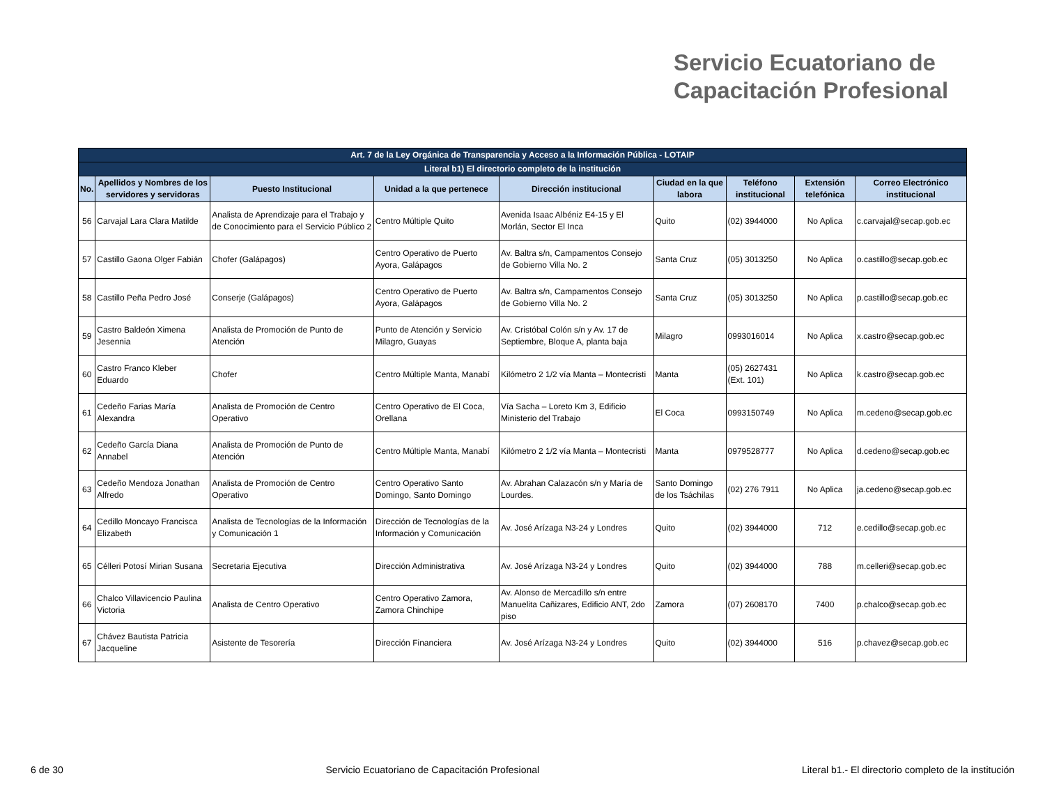Servicio Ecuatoriano de
Capacitación Profesional
| Art. 7 de la Ley Orgánica de Transparencia y Acceso a la Información Pública - LOTAIP | | | | | | | | |
| --- | --- | --- | --- | --- | --- | --- | --- | --- |
| Literal b1) El directorio completo de la institución | | | | | | | | |
| No. | Apellidos y Nombres de los servidores y servidoras | Puesto Institucional | Unidad a la que pertenece | Dirección institucional | Ciudad en la que labora | Teléfono institucional | Extensión telefónica | Correo Electrónico institucional |
| 56 | Carvajal Lara Clara Matilde | Analista de Aprendizaje para el Trabajo y de Conocimiento para el Servicio Público 2 | Centro Múltiple Quito | Avenida Isaac Albéniz E4-15 y El Morlán, Sector El Inca | Quito | (02) 3944000 | No Aplica | c.carvajal@secap.gob.ec |
| 57 | Castillo Gaona Olger Fabián | Chofer (Galápagos) | Centro Operativo de Puerto Ayora, Galápagos | Av. Baltra s/n, Campamentos Consejo de Gobierno Villa No. 2 | Santa Cruz | (05) 3013250 | No Aplica | o.castillo@secap.gob.ec |
| 58 | Castillo Peña Pedro José | Conserje (Galápagos) | Centro Operativo de Puerto Ayora, Galápagos | Av. Baltra s/n, Campamentos Consejo de Gobierno Villa No. 2 | Santa Cruz | (05) 3013250 | No Aplica | p.castillo@secap.gob.ec |
| 59 | Castro Baldeón Ximena Jesennia | Analista de Promoción de Punto de Atención | Punto de Atención y Servicio Milagro, Guayas | Av. Cristóbal Colón s/n y Av. 17 de Septiembre, Bloque A, planta baja | Milagro | 0993016014 | No Aplica | x.castro@secap.gob.ec |
| 60 | Castro Franco Kleber Eduardo | Chofer | Centro Múltiple Manta, Manabí | Kilómetro 2 1/2 vía Manta – Montecristi | Manta | (05) 2627431 (Ext. 101) | No Aplica | k.castro@secap.gob.ec |
| 61 | Cedeño Farias María Alexandra | Analista de Promoción de Centro Operativo | Centro Operativo de El Coca, Orellana | Vía Sacha – Loreto Km 3, Edificio Ministerio del Trabajo | El Coca | 0993150749 | No Aplica | m.cedeno@secap.gob.ec |
| 62 | Cedeño García Diana Annabel | Analista de Promoción de Punto de Atención | Centro Múltiple Manta, Manabí | Kilómetro 2 1/2 vía Manta – Montecristi | Manta | 0979528777 | No Aplica | d.cedeno@secap.gob.ec |
| 63 | Cedeño Mendoza Jonathan Alfredo | Analista de Promoción de Centro Operativo | Centro Operativo Santo Domingo, Santo Domingo | Av. Abrahan Calazacón s/n y María de Lourdes. | Santo Domingo de los Tsáchilas | (02) 276 7911 | No Aplica | ja.cedeno@secap.gob.ec |
| 64 | Cedillo Moncayo Francisca Elizabeth | Analista de Tecnologías de la Información y Comunicación 1 | Dirección de Tecnologías de la Información y Comunicación | Av. José Arízaga N3-24 y Londres | Quito | (02) 3944000 | 712 | e.cedillo@secap.gob.ec |
| 65 | Célleri Potosí Mirian Susana | Secretaria Ejecutiva | Dirección Administrativa | Av. José Arízaga N3-24 y Londres | Quito | (02) 3944000 | 788 | m.celleri@secap.gob.ec |
| 66 | Chalco Villavicencio Paulina Victoria | Analista de Centro Operativo | Centro Operativo Zamora, Zamora Chinchipe | Av. Alonso de Mercadillo s/n entre Manuelita Cañizares, Edificio ANT, 2do piso | Zamora | (07) 2608170 | 7400 | p.chalco@secap.gob.ec |
| 67 | Chávez Bautista Patricia Jacqueline | Asistente de Tesorería | Dirección Financiera | Av. José Arízaga N3-24 y Londres | Quito | (02) 3944000 | 516 | p.chavez@secap.gob.ec |
6 de 30 Servicio Ecuatoriano de Capacitación Profesional Literal b1.- El directorio completo de la institución